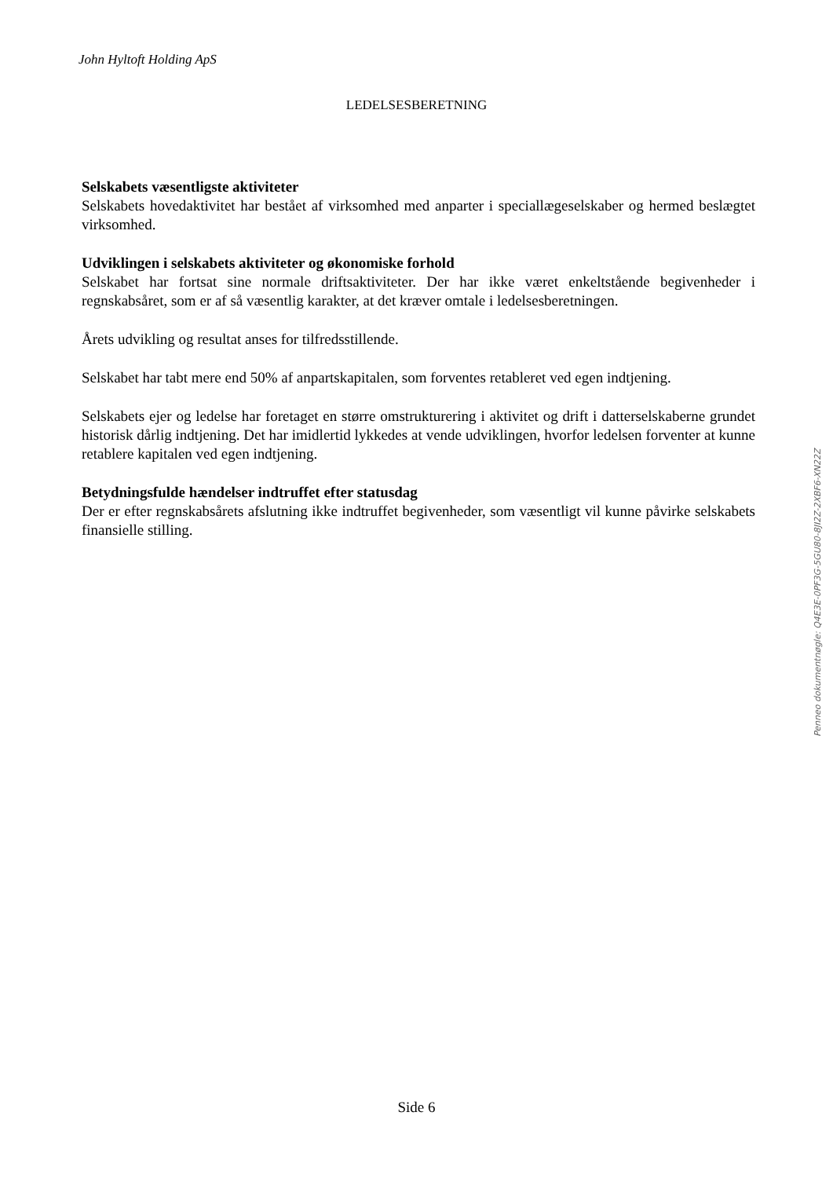John Hyltoft Holding ApS
LEDELSESBERETNING
Selskabets væsentligste aktiviteter
Selskabets hovedaktivitet har bestået af virksomhed med anparter i speciallægeselskaber og hermed beslægtet virksomhed.
Udviklingen i selskabets aktiviteter og økonomiske forhold
Selskabet har fortsat sine normale driftsaktiviteter. Der har ikke været enkeltstående begivenheder i regnskabsåret, som er af så væsentlig karakter, at det kræver omtale i ledelsesberetningen.
Årets udvikling og resultat anses for tilfredsstillende.
Selskabet har tabt mere end 50% af anpartskapitalen, som forventes retableret ved egen indtjening.
Selskabets ejer og ledelse har foretaget en større omstrukturering i aktivitet og drift i datterselskaberne grundet historisk dårlig indtjening. Det har imidlertid lykkedes at vende udviklingen, hvorfor ledelsen forventer at kunne retablere kapitalen ved egen indtjening.
Betydningsfulde hændelser indtruffet efter statusdag
Der er efter regnskabsårets afslutning ikke indtruffet begivenheder, som væsentligt vil kunne påvirke selskabets finansielle stilling.
Penneo dokumentnøgle: Q4E3E-0PF3G-5GU80-8JI2Z-2XBF6-XN22Z
Side 6